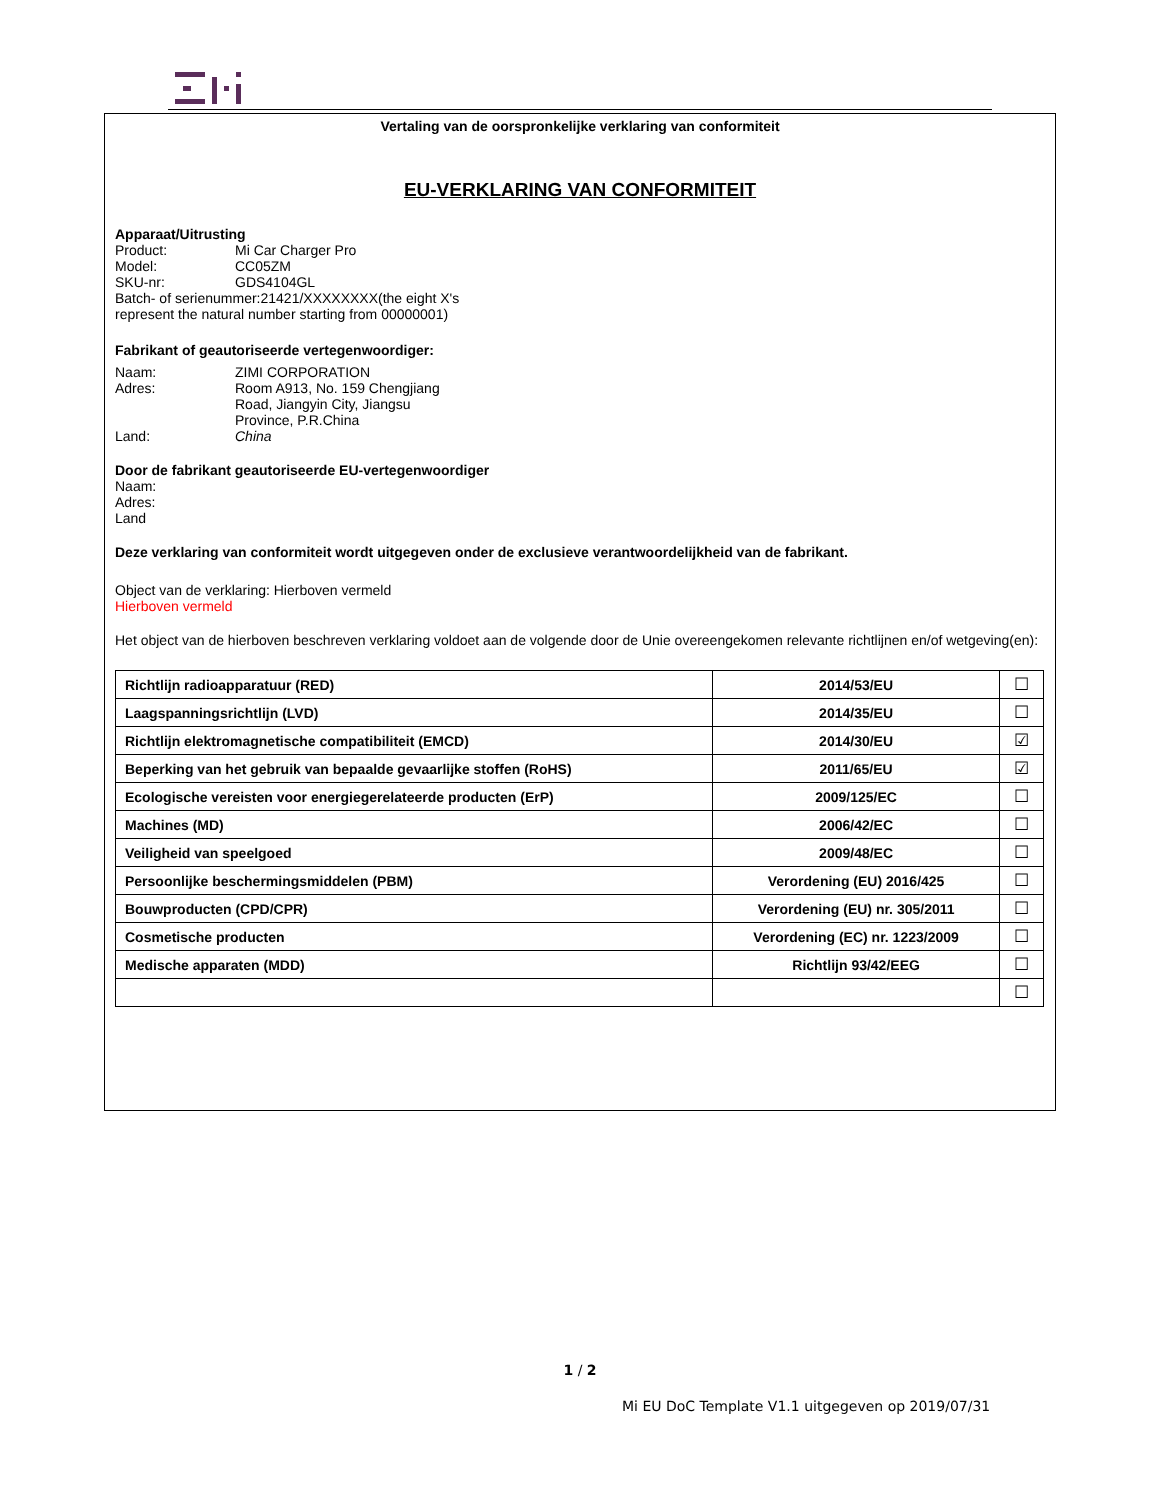Vertaling van de oorspronkelijke verklaring van conformiteit
EU-VERKLARING VAN CONFORMITEIT
Apparaat/Uitrusting
Product: Mi Car Charger Pro
Model: CC05ZM
SKU-nr: GDS4104GL
Batch- of serienummer:21421/XXXXXXXX(the eight X's represent the natural number starting from 00000001)
Fabrikant of geautoriseerde vertegenwoordiger:
Naam: ZIMI CORPORATION
Adres: Room A913, No. 159 Chengjiang
Road, Jiangyin City, Jiangsu
Province, P.R.China
Land: China
Door de fabrikant geautoriseerde EU-vertegenwoordiger
Naam:
Adres:
Land
Deze verklaring van conformiteit wordt uitgegeven onder de exclusieve verantwoordelijkheid van de fabrikant.
Object van de verklaring: Hierboven vermeld
Hierboven vermeld
Het object van de hierboven beschreven verklaring voldoet aan de volgende door de Unie overeengekomen relevante richtlijnen en/of wetgeving(en):
| Richtlijn radioapparatuur (RED) | 2014/53/EU | ☐ |
| Laagspanningsrichtlijn (LVD) | 2014/35/EU | ☐ |
| Richtlijn elektromagnetische compatibiliteit (EMCD) | 2014/30/EU | ☑ |
| Beperking van het gebruik van bepaalde gevaarlijke stoffen (RoHS) | 2011/65/EU | ☑ |
| Ecologische vereisten voor energiegerelateerde producten (ErP) | 2009/125/EC | ☐ |
| Machines (MD) | 2006/42/EC | ☐ |
| Veiligheid van speelgoed | 2009/48/EC | ☐ |
| Persoonlijke beschermingsmiddelen (PBM) | Verordening (EU) 2016/425 | ☐ |
| Bouwproducten (CPD/CPR) | Verordening (EU) nr. 305/2011 | ☐ |
| Cosmetische producten | Verordening (EC) nr. 1223/2009 | ☐ |
| Medische apparaten (MDD) | Richtlijn 93/42/EEG | ☐ |
| | | ☐ |
1 / 2
Mi EU DoC Template V1.1 uitgegeven op 2019/07/31